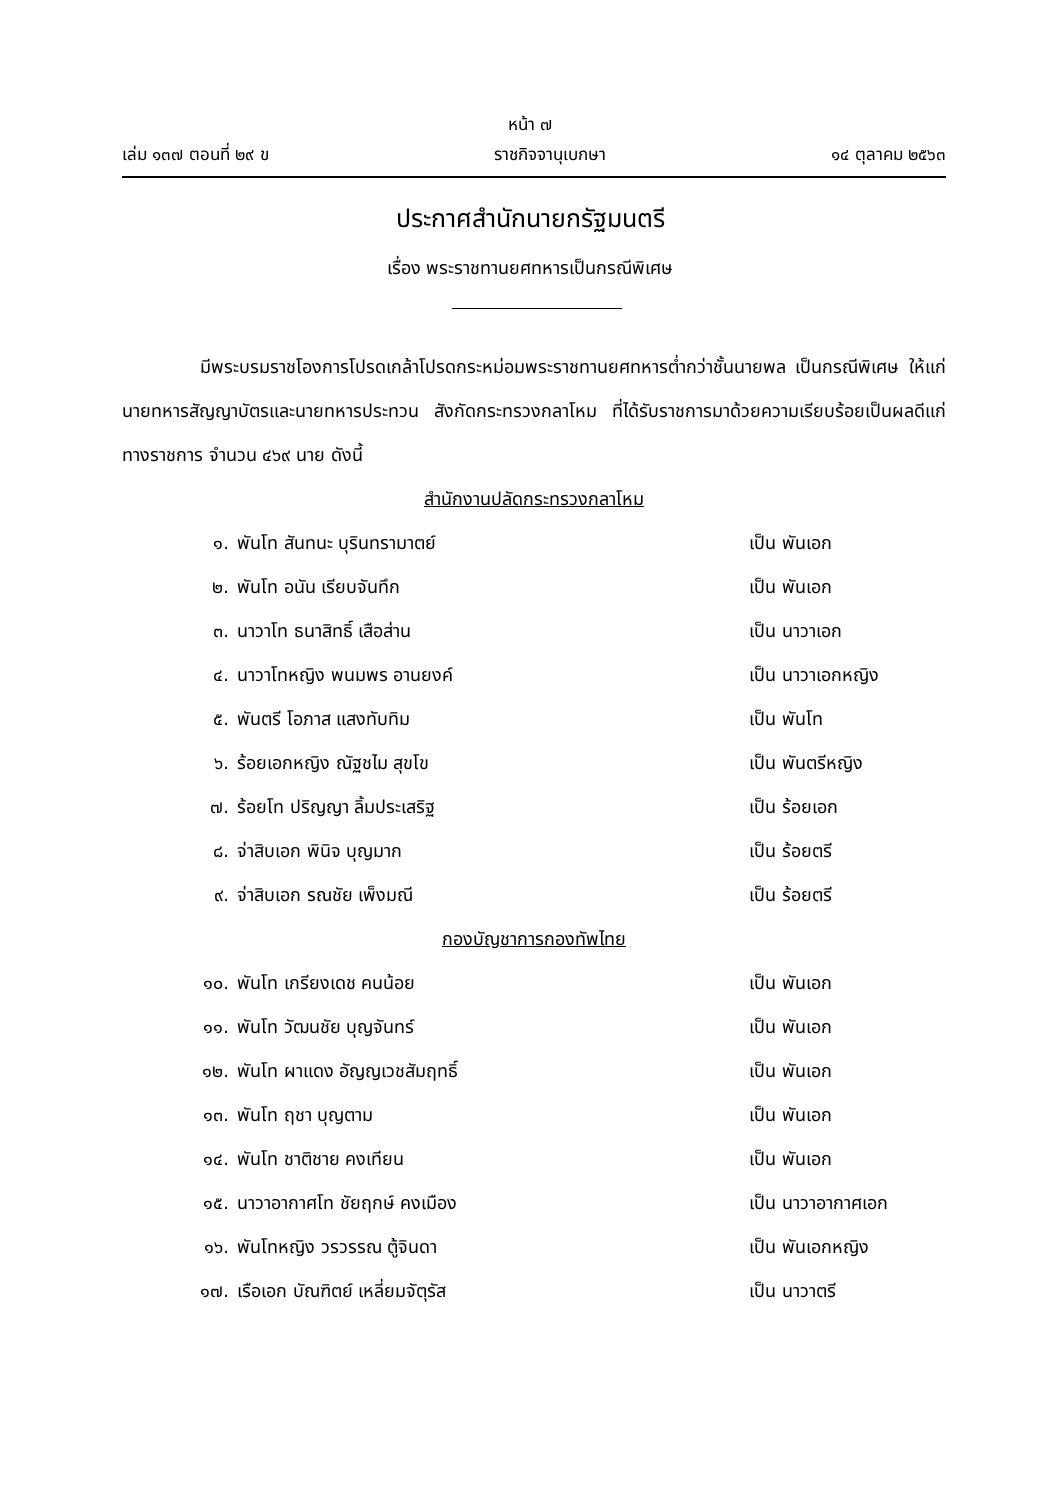หน้า ๗
เล่ม ๑๓๗ ตอนที่ ๒๙ ข ราชกิจจานุเบกษา ๑๔ ตุลาคม ๒๕๖๓
ประกาศสำนักนายกรัฐมนตรี
เรื่อง พระราชทานยศทหารเป็นกรณีพิเศษ
มีพระบรมราชโองการโปรดเกล้าโปรดกระหม่อมพระราชทานยศทหารต่ำกว่าชั้นนายพล เป็นกรณีพิเศษ ให้แก่นายทหารสัญญาบัตรและนายทหารประทวน สังกัดกระทรวงกลาโหม ที่ได้รับราชการมาด้วยความเรียบร้อยเป็นผลดีแก่ทางราชการ จำนวน ๔๖๙ นาย ดังนี้
สำนักงานปลัดกระทรวงกลาโหม
๑. พันโท สันทนะ บุรินทรามาตย์ เป็น พันเอก
๒. พันโท อนัน เรียบจันทึก เป็น พันเอก
๓. นาวาโท ธนาสิทธิ์ เสือส่าน เป็น นาวาเอก
๔. นาวาโทหญิง พนมพร อานยงค์ เป็น นาวาเอกหญิง
๕. พันตรี โอภาส แสงทับทิม เป็น พันโท
๖. ร้อยเอกหญิง ณัฐชไม สุขโข เป็น พันตรีหญิง
๗. ร้อยโท ปริญญา ลิ้มประเสริฐ เป็น ร้อยเอก
๘. จ่าสิบเอก พินิจ บุญมาก เป็น ร้อยตรี
๙. จ่าสิบเอก รณชัย เพ็งมณี เป็น ร้อยตรี
กองบัญชาการกองทัพไทย
๑๐. พันโท เกรียงเดช คนน้อย เป็น พันเอก
๑๑. พันโท วัฒนชัย บุญจันทร์ เป็น พันเอก
๑๒. พันโท ผาแดง อัญญเวชสัมฤทธิ์ เป็น พันเอก
๑๓. พันโท ฤชา บุญตาม เป็น พันเอก
๑๔. พันโท ชาติชาย คงเทียน เป็น พันเอก
๑๕. นาวาอากาศโท ชัยฤกษ์ คงเมือง เป็น นาวาอากาศเอก
๑๖. พันโทหญิง วรวรรณ ตู้จินดา เป็น พันเอกหญิง
๑๗. เรือเอก บัณฑิตย์ เหลี่ยมจัตุรัส เป็น นาวาตรี